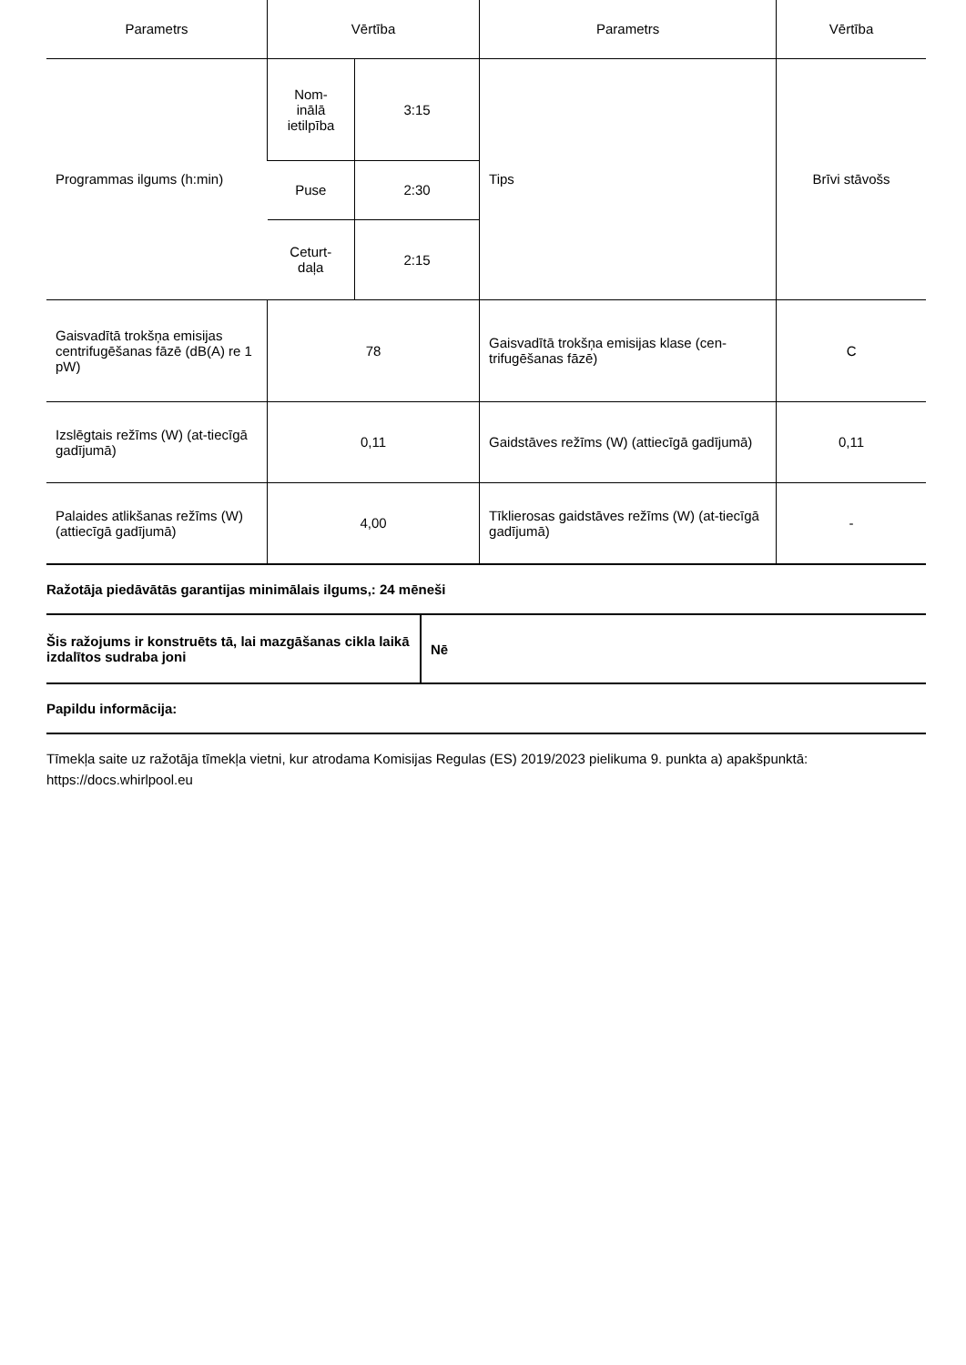| Parametrs | Vērtība | | Parametrs | Vērtība |
| --- | --- | --- | --- | --- |
| Programmas ilgums (h:min) | Nom- inālā ietilpība | 3:15 | Tips | Brīvi stāvošs |
| | Puse | 2:30 | | |
| | Ceturt- daļa | 2:15 | | |
| Gaisvadītā trokšņa emisijas centrifugēšanas fāzē (dB(A) re 1 pW) | 78 | | Gaisvadītā trokšņa emisijas klase (cen-trifugēšanas fāzē) | C |
| Izslēgtais režīms (W) (at-tiecīgā gadījumā) | 0,11 | | Gaidstāves režīms (W) (attiecīgā gadījumā) | 0,11 |
| Palaides atlikšanas režīms (W) (attiecīgā gadījumā) | 4,00 | | Tīklierosas gaidstāves režīms (W) (at-tiecīgā gadījumā) | - |
Ražotāja piedāvātās garantijas minimālais ilgums,: 24 mēneši
| Šis ražojums ir konstruēts tā, lai mazgāšanas cikla laikā izdalītos sudraba joni | Nē |
Papildu informācija:
Tīmekļa saite uz ražotāja tīmekļa vietni, kur atrodama Komisijas Regulas (ES) 2019/2023 pielikuma 9. punkta a) apakšpunktā: https://docs.whirlpool.eu